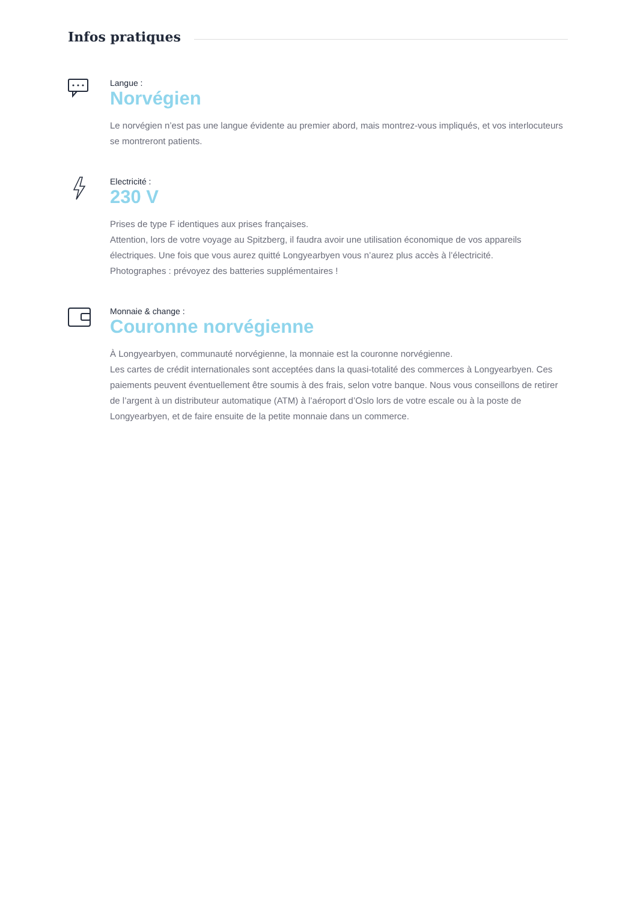Infos pratiques
Langue :
Norvégien
Le norvégien n’est pas une langue évidente au premier abord, mais montrez-vous impliqués, et vos interlocuteurs se montreront patients.
Electricité :
230 V
Prises de type F identiques aux prises françaises.
Attention, lors de votre voyage au Spitzberg, il faudra avoir une utilisation économique de vos appareils électriques. Une fois que vous aurez quitté Longyearbyen vous n’aurez plus accès à l’électricité.
Photographes : prévoyez des batteries supplémentaires !
Monnaie & change :
Couronne norvégienne
À Longyearbyen, communauté norvégienne, la monnaie est la couronne norvégienne.
Les cartes de crédit internationales sont acceptées dans la quasi-totalité des commerces à Longyearbyen. Ces paiements peuvent éventuellement être soumis à des frais, selon votre banque. Nous vous conseillons de retirer de l’argent à un distributeur automatique (ATM) à l’aéroport d’Oslo lors de votre escale ou à la poste de Longyearbyen, et de faire ensuite de la petite monnaie dans un commerce.